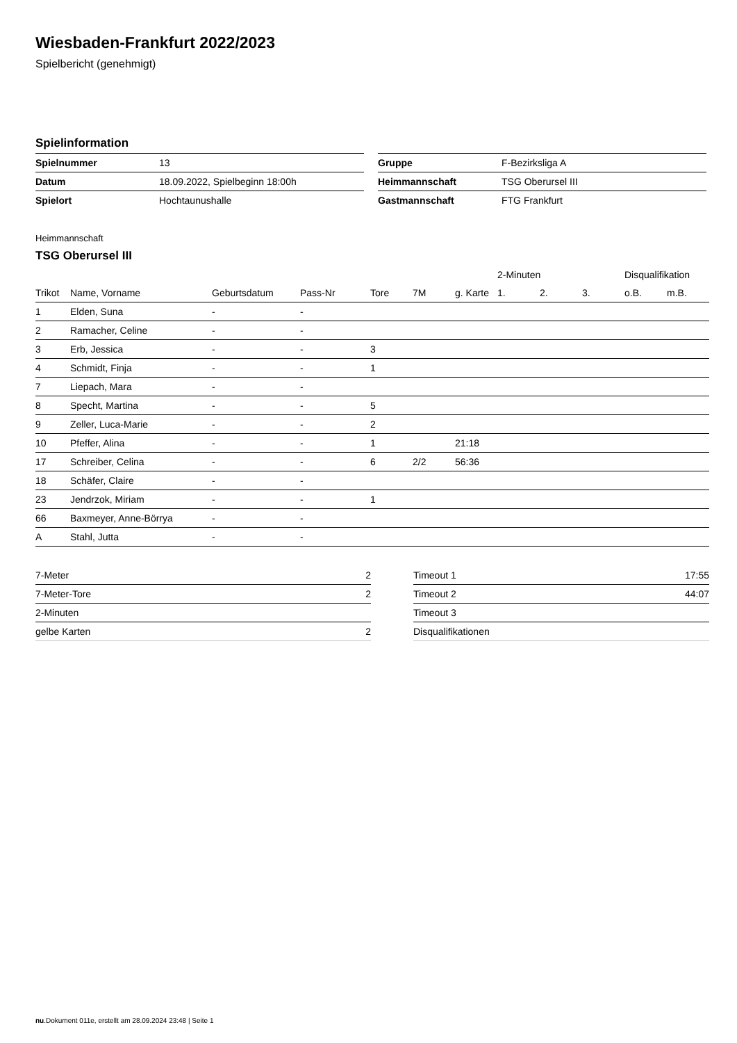Wiesbaden-Frankfurt 2022/2023
Spielbericht (genehmigt)
Spielinformation
| Spielnummer | 13 |
| Datum | 18.09.2022, Spielbeginn 18:00h |
| Spielort | Hochtaunushalle |
| Gruppe | F-Bezirksliga A |
| Heimmannschaft | TSG Oberursel III |
| Gastmannschaft | FTG Frankfurt |
Heimmannschaft
TSG Oberursel III
| | | | | | | | 2-Minuten | | | Disqualifikation | |
| --- | --- | --- | --- | --- | --- | --- | --- | --- | --- | --- | --- |
| Trikot | Name, Vorname | Geburtsdatum | Pass-Nr | Tore | 7M | g. Karte | 1. | 2. | 3. | o.B. | m.B. |
| 1 | Elden, Suna | - | - | | | | | | | | |
| 2 | Ramacher, Celine | - | - | | | | | | | | |
| 3 | Erb, Jessica | - | - | 3 | | | | | | | |
| 4 | Schmidt, Finja | - | - | 1 | | | | | | | |
| 7 | Liepach, Mara | - | - | | | | | | | | |
| 8 | Specht, Martina | - | - | 5 | | | | | | | |
| 9 | Zeller, Luca-Marie | - | - | 2 | | | | | | | |
| 10 | Pfeffer, Alina | - | - | 1 | | 21:18 | | | | | |
| 17 | Schreiber, Celina | - | - | 6 | 2/2 | 56:36 | | | | | |
| 18 | Schäfer, Claire | - | - | | | | | | | | |
| 23 | Jendrzok, Miriam | - | - | 1 | | | | | | | |
| 66 | Baxmeyer, Anne-Börrya | - | - | | | | | | | | |
| A | Stahl, Jutta | - | - | | | | | | | | |
| 7-Meter | 2 |
| 7-Meter-Tore | 2 |
| 2-Minuten | |
| gelbe Karten | 2 |
| Timeout 1 | 17:55 |
| Timeout 2 | 44:07 |
| Timeout 3 | |
| Disqualifikationen | |
nu.Dokument 011e, erstellt am 28.09.2024 23:48 | Seite 1